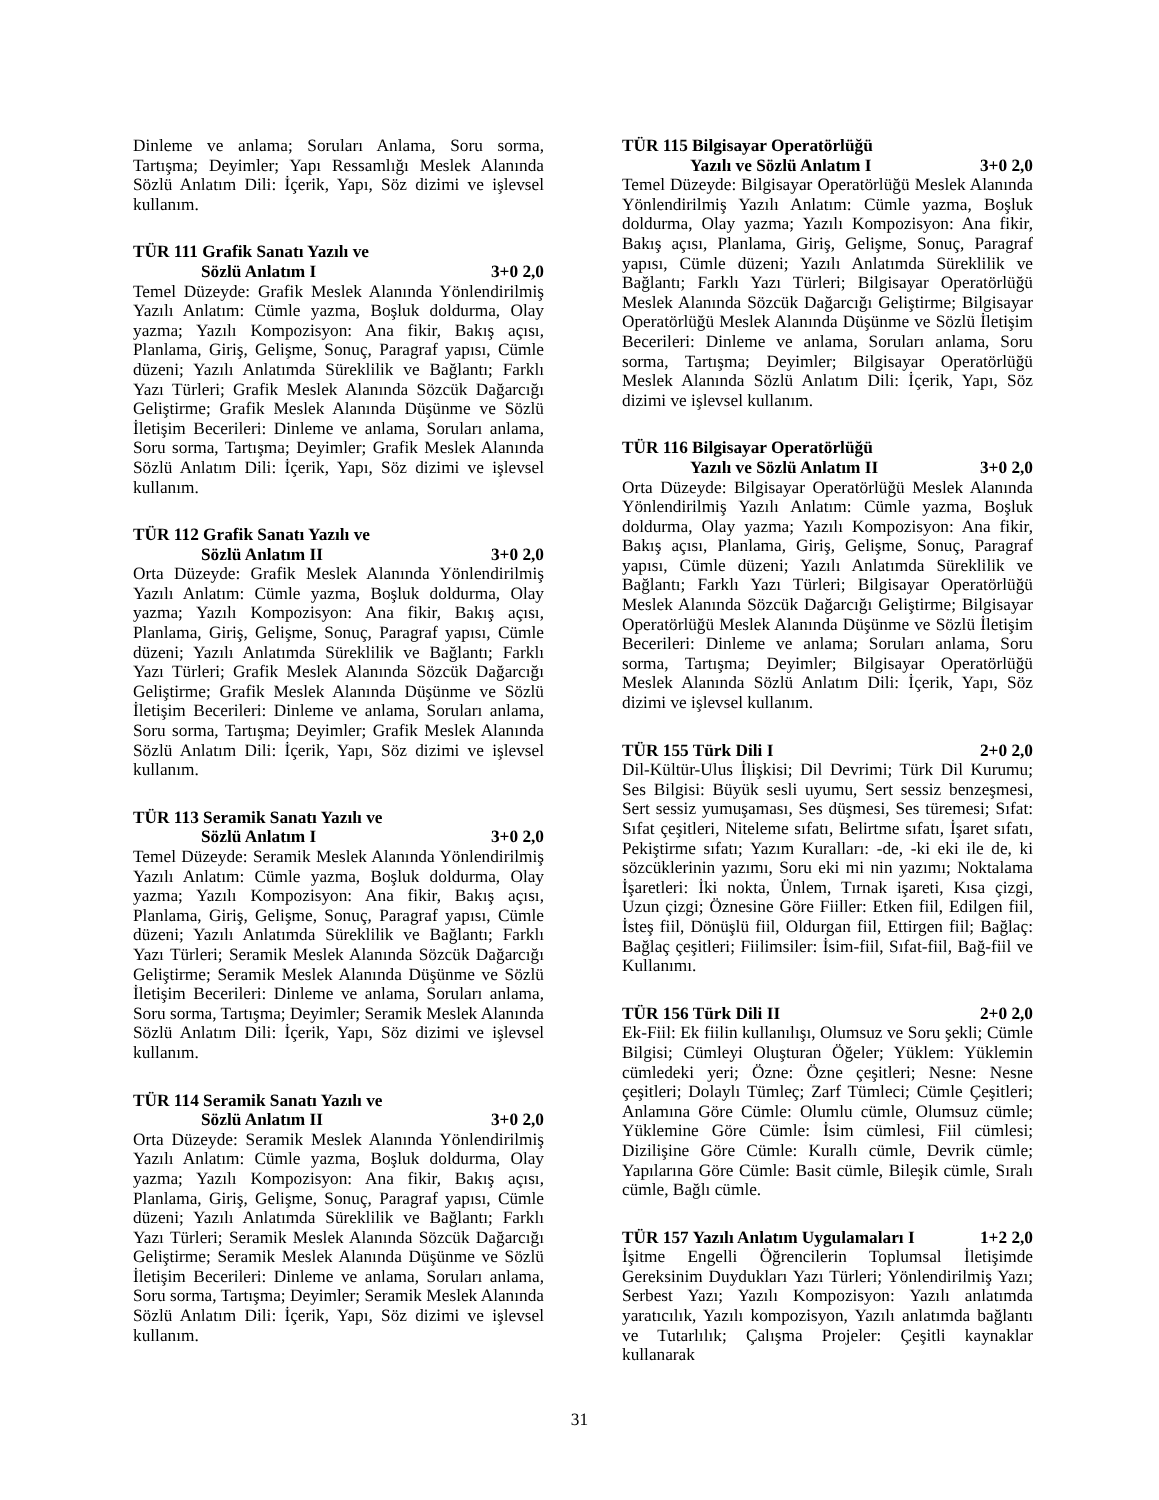Dinleme ve anlama; Soruları Anlama, Soru sorma, Tartışma; Deyimler; Yapı Ressamlığı Meslek Alanında Sözlü Anlatım Dili: İçerik, Yapı, Söz dizimi ve işlevsel kullanım.
TÜR 111 Grafik Sanatı Yazılı ve
Sözlü Anlatım I 3+0 2,0
Temel Düzeyde: Grafik Meslek Alanında Yönlendirilmiş Yazılı Anlatım: Cümle yazma, Boşluk doldurma, Olay yazma; Yazılı Kompozisyon: Ana fikir, Bakış açısı, Planlama, Giriş, Gelişme, Sonuç, Paragraf yapısı, Cümle düzeni; Yazılı Anlatımda Süreklilik ve Bağlantı; Farklı Yazı Türleri; Grafik Meslek Alanında Sözcük Dağarcığı Geliştirme; Grafik Meslek Alanında Düşünme ve Sözlü İletişim Becerileri: Dinleme ve anlama, Soruları anlama, Soru sorma, Tartışma; Deyimler; Grafik Meslek Alanında Sözlü Anlatım Dili: İçerik, Yapı, Söz dizimi ve işlevsel kullanım.
TÜR 112 Grafik Sanatı Yazılı ve
Sözlü Anlatım II 3+0 2,0
Orta Düzeyde: Grafik Meslek Alanında Yönlendirilmiş Yazılı Anlatım: Cümle yazma, Boşluk doldurma, Olay yazma; Yazılı Kompozisyon: Ana fikir, Bakış açısı, Planlama, Giriş, Gelişme, Sonuç, Paragraf yapısı, Cümle düzeni; Yazılı Anlatımda Süreklilik ve Bağlantı; Farklı Yazı Türleri; Grafik Meslek Alanında Sözcük Dağarcığı Geliştirme; Grafik Meslek Alanında Düşünme ve Sözlü İletişim Becerileri: Dinleme ve anlama, Soruları anlama, Soru sorma, Tartışma; Deyimler; Grafik Meslek Alanında Sözlü Anlatım Dili: İçerik, Yapı, Söz dizimi ve işlevsel kullanım.
TÜR 113 Seramik Sanatı Yazılı ve
Sözlü Anlatım I 3+0 2,0
Temel Düzeyde: Seramik Meslek Alanında Yönlendirilmiş Yazılı Anlatım: Cümle yazma, Boşluk doldurma, Olay yazma; Yazılı Kompozisyon: Ana fikir, Bakış açısı, Planlama, Giriş, Gelişme, Sonuç, Paragraf yapısı, Cümle düzeni; Yazılı Anlatımda Süreklilik ve Bağlantı; Farklı Yazı Türleri; Seramik Meslek Alanında Sözcük Dağarcığı Geliştirme; Seramik Meslek Alanında Düşünme ve Sözlü İletişim Becerileri: Dinleme ve anlama, Soruları anlama, Soru sorma, Tartışma; Deyimler; Seramik Meslek Alanında Sözlü Anlatım Dili: İçerik, Yapı, Söz dizimi ve işlevsel kullanım.
TÜR 114 Seramik Sanatı Yazılı ve
Sözlü Anlatım II 3+0 2,0
Orta Düzeyde: Seramik Meslek Alanında Yönlendirilmiş Yazılı Anlatım: Cümle yazma, Boşluk doldurma, Olay yazma; Yazılı Kompozisyon: Ana fikir, Bakış açısı, Planlama, Giriş, Gelişme, Sonuç, Paragraf yapısı, Cümle düzeni; Yazılı Anlatımda Süreklilik ve Bağlantı; Farklı Yazı Türleri; Seramik Meslek Alanında Sözcük Dağarcığı Geliştirme; Seramik Meslek Alanında Düşünme ve Sözlü İletişim Becerileri: Dinleme ve anlama, Soruları anlama, Soru sorma, Tartışma; Deyimler; Seramik Meslek Alanında Sözlü Anlatım Dili: İçerik, Yapı, Söz dizimi ve işlevsel kullanım.
TÜR 115 Bilgisayar Operatörlüğü
Yazılı ve Sözlü Anlatım I 3+0 2,0
Temel Düzeyde: Bilgisayar Operatörlüğü Meslek Alanında Yönlendirilmiş Yazılı Anlatım: Cümle yazma, Boşluk doldurma, Olay yazma; Yazılı Kompozisyon: Ana fikir, Bakış açısı, Planlama, Giriş, Gelişme, Sonuç, Paragraf yapısı, Cümle düzeni; Yazılı Anlatımda Süreklilik ve Bağlantı; Farklı Yazı Türleri; Bilgisayar Operatörlüğü Meslek Alanında Sözcük Dağarcığı Geliştirme; Bilgisayar Operatörlüğü Meslek Alanında Düşünme ve Sözlü İletişim Becerileri: Dinleme ve anlama, Soruları anlama, Soru sorma, Tartışma; Deyimler; Bilgisayar Operatörlüğü Meslek Alanında Sözlü Anlatım Dili: İçerik, Yapı, Söz dizimi ve işlevsel kullanım.
TÜR 116 Bilgisayar Operatörlüğü
Yazılı ve Sözlü Anlatım II 3+0 2,0
Orta Düzeyde: Bilgisayar Operatörlüğü Meslek Alanında Yönlendirilmiş Yazılı Anlatım: Cümle yazma, Boşluk doldurma, Olay yazma; Yazılı Kompozisyon: Ana fikir, Bakış açısı, Planlama, Giriş, Gelişme, Sonuç, Paragraf yapısı, Cümle düzeni; Yazılı Anlatımda Süreklilik ve Bağlantı; Farklı Yazı Türleri; Bilgisayar Operatörlüğü Meslek Alanında Sözcük Dağarcığı Geliştirme; Bilgisayar Operatörlüğü Meslek Alanında Düşünme ve Sözlü İletişim Becerileri: Dinleme ve anlama; Soruları anlama, Soru sorma, Tartışma; Deyimler; Bilgisayar Operatörlüğü Meslek Alanında Sözlü Anlatım Dili: İçerik, Yapı, Söz dizimi ve işlevsel kullanım.
TÜR 155 Türk Dili I 2+0 2,0
Dil-Kültür-Ulus İlişkisi; Dil Devrimi; Türk Dil Kurumu; Ses Bilgisi: Büyük sesli uyumu, Sert sessiz benzeşmesi, Sert sessiz yumuşaması, Ses düşmesi, Ses türemesi; Sıfat: Sıfat çeşitleri, Niteleme sıfatı, Belirtme sıfatı, İşaret sıfatı, Pekiştirme sıfatı; Yazım Kuralları: -de, -ki eki ile de, ki sözcüklerinin yazımı, Soru eki mi nin yazımı; Noktalama İşaretleri: İki nokta, Ünlem, Tırnak işareti, Kısa çizgi, Uzun çizgi; Öznesine Göre Fiiller: Etken fiil, Edilgen fiil, İsteş fiil, Dönüşlü fiil, Oldurgan fiil, Ettirgen fiil; Bağlaç: Bağlaç çeşitleri; Fiilimsiler: İsim-fiil, Sıfat-fiil, Bağ-fiil ve Kullanımı.
TÜR 156 Türk Dili II 2+0 2,0
Ek-Fiil: Ek fiilin kullanılışı, Olumsuz ve Soru şekli; Cümle Bilgisi; Cümleyi Oluşturan Öğeler; Yüklem: Yüklemin cümledeki yeri; Özne: Özne çeşitleri; Nesne: Nesne çeşitleri; Dolaylı Tümleç; Zarf Tümleci; Cümle Çeşitleri; Anlamına Göre Cümle: Olumlu cümle, Olumsuz cümle; Yüklemine Göre Cümle: İsim cümlesi, Fiil cümlesi; Dizilişine Göre Cümle: Kurallı cümle, Devrik cümle; Yapılarına Göre Cümle: Basit cümle, Bileşik cümle, Sıralı cümle, Bağlı cümle.
TÜR 157 Yazılı Anlatım Uygulamaları I 1+2 2,0
İşitme Engelli Öğrencilerin Toplumsal İletişimde Gereksinim Duydukları Yazı Türleri; Yönlendirilmiş Yazı; Serbest Yazı; Yazılı Kompozisyon: Yazılı anlatımda yaratıcılık, Yazılı kompozisyon, Yazılı anlatımda bağlantı ve Tutarlılık; Çalışma Projeler: Çeşitli kaynaklar kullanarak
31